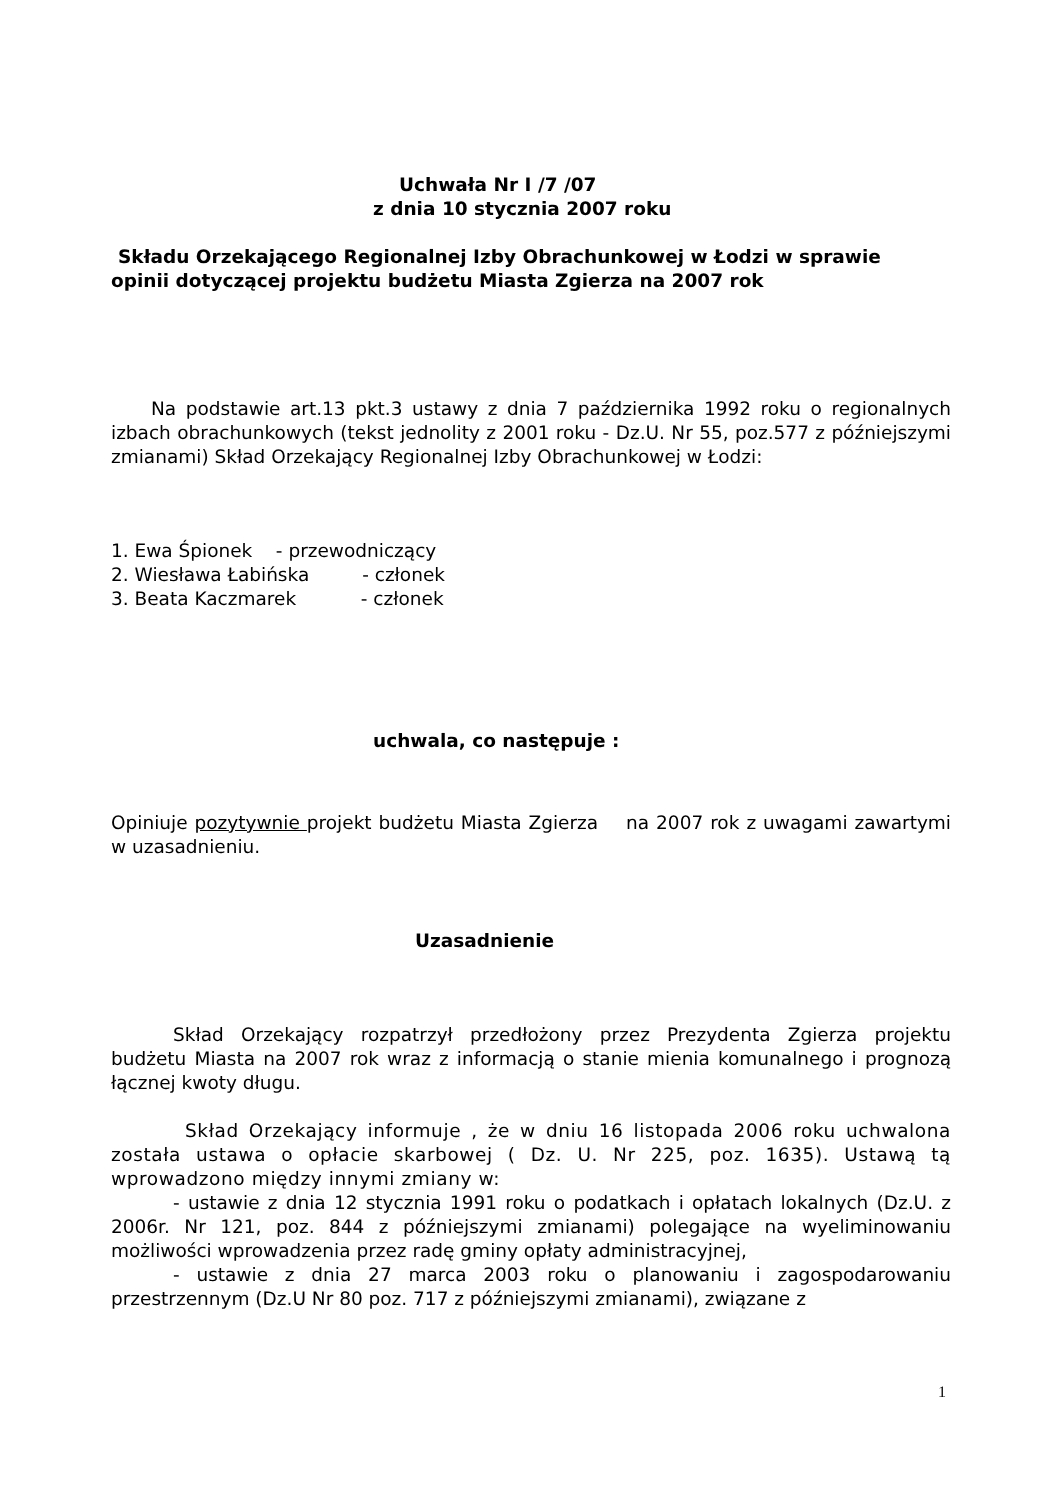Uchwała Nr I /7 /07
z dnia 10 stycznia 2007 roku
Składu Orzekającego Regionalnej Izby Obrachunkowej w Łodzi w sprawie
opinii dotyczącej projektu budżetu Miasta Zgierza na 2007 rok
Na podstawie art.13 pkt.3 ustawy z dnia 7 października 1992 roku o regionalnych izbach obrachunkowych (tekst jednolity z 2001 roku - Dz.U. Nr 55, poz.577 z późniejszymi zmianami) Skład Orzekający Regionalnej Izby Obrachunkowej w Łodzi:
1. Ewa Śpionek - przewodniczący
2. Wiesława Łabińska - członek
3. Beata Kaczmarek - członek
uchwala, co następuje :
Opiniuje pozytywnie projekt budżetu Miasta Zgierza na 2007 rok z uwagami zawartymi w uzasadnieniu.
Uzasadnienie
Skład Orzekający rozpatrzył przedłożony przez Prezydenta Zgierza projektu budżetu Miasta na 2007 rok wraz z informacją o stanie mienia komunalnego i prognozą łącznej kwoty długu.
Skład Orzekający informuje , że w dniu 16 listopada 2006 roku uchwalona została ustawa o opłacie skarbowej ( Dz. U. Nr 225, poz. 1635). Ustawą tą wprowadzono między innymi zmiany w:
- ustawie z dnia 12 stycznia 1991 roku o podatkach i opłatach lokalnych (Dz.U. z 2006r. Nr 121, poz. 844 z późniejszymi zmianami) polegające na wyeliminowaniu możliwości wprowadzenia przez radę gminy opłaty administracyjnej,
- ustawie z dnia 27 marca 2003 roku o planowaniu i zagospodarowaniu przestrzennym (Dz.U Nr 80 poz. 717 z późniejszymi zmianami), związane z
1